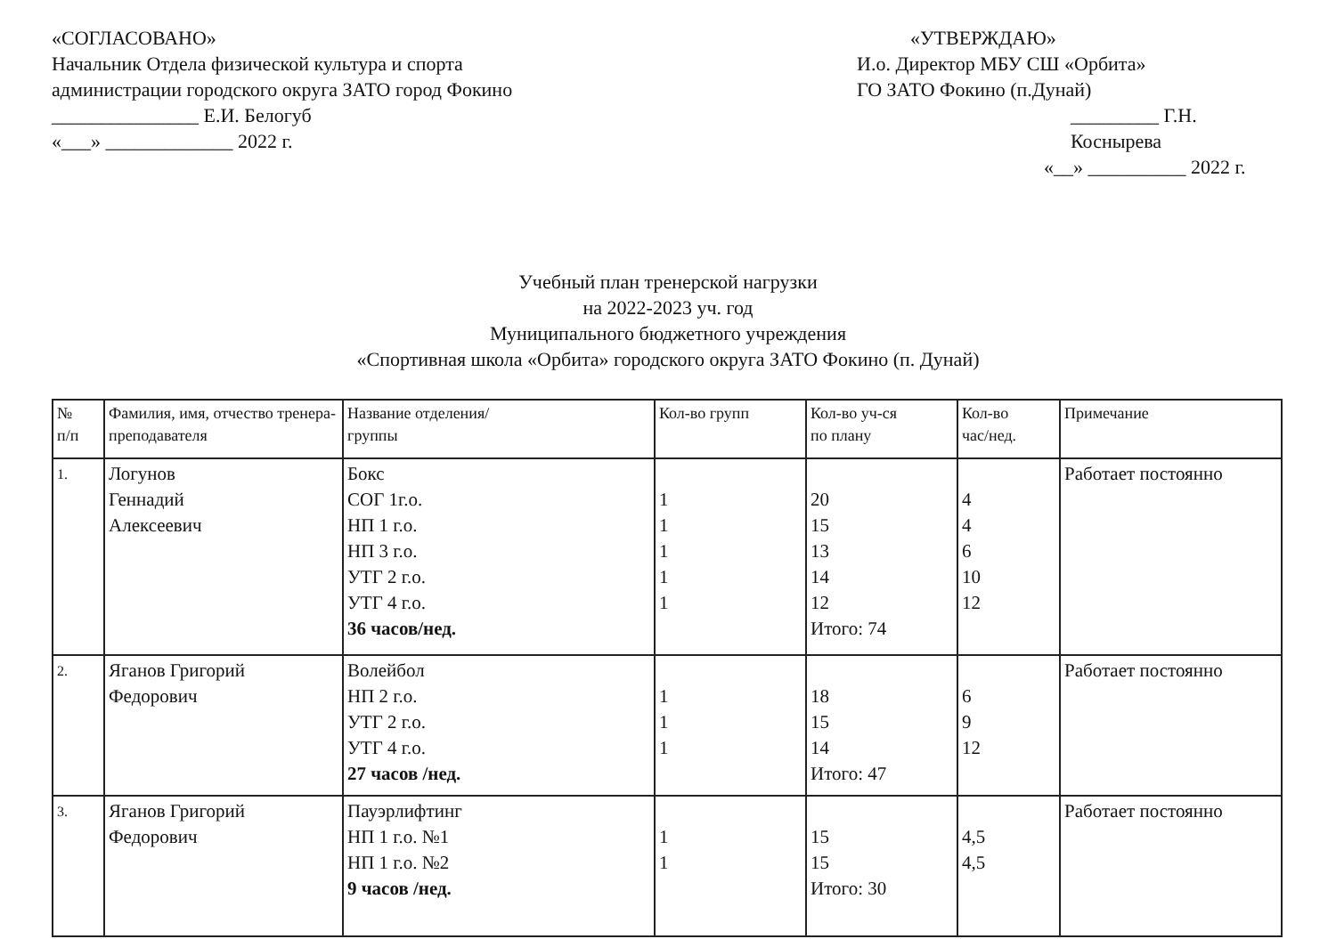«СОГЛАСОВАНО»
Начальник Отдела физической культура и спорта
администрации городского округа ЗАТО город Фокино
_______________ Е.И. Белогуб
«___» _____________ 2022 г.
«УТВЕРЖДАЮ»
И.о. Директор МБУ СШ «Орбита»
ГО ЗАТО Фокино (п.Дунай)
_________ Г.Н. Коснырева
«__» __________ 2022 г.
Учебный план тренерской нагрузки
на 2022-2023 уч. год
Муниципального бюджетного учреждения
«Спортивная школа «Орбита» городского округа ЗАТО Фокино (п. Дунай)
| № п/п | Фамилия, имя, отчество тренера-преподавателя | Название отделения/ группы | Кол-во групп | Кол-во уч-ся по плану | Кол-во час/нед. | Примечание |
| --- | --- | --- | --- | --- | --- | --- |
| 1. | Логунов Геннадий Алексеевич | Бокс СОГ 1г.о. НП 1 г.о. НП 3 г.о. УТГ 2 г.о. УТГ 4 г.о. 36 часов/нед. | 1 1 1 1 1 | 20 15 13 14 12 Итого: 74 | 4 4 6 10 12 | Работает постоянно |
| 2. | Яганов Григорий Федорович | Волейбол НП 2 г.о. УТГ 2 г.о. УТГ 4 г.о. 27 часов /нед. | 1 1 1 | 18 15 14 Итого: 47 | 6 9 12 | Работает постоянно |
| 3. | Яганов Григорий Федорович | Пауэрлифтинг НП 1 г.о. №1 НП 1 г.о. №2 9 часов /нед. | 1 1 | 15 15 Итого: 30 | 4,5 4,5 | Работает постоянно |